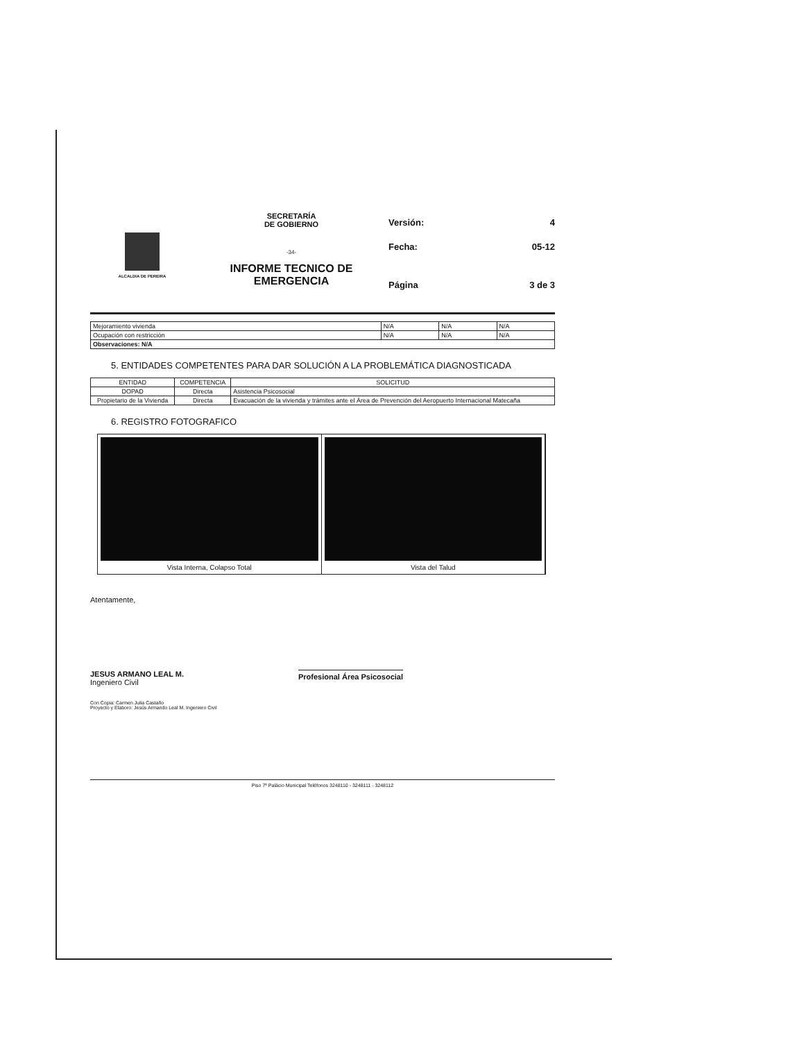ALCALDIA DE PEREIRA
SECRETARÍA
DE GOBIERNO
-34-
INFORME TECNICO DE
EMERGENCIA
Versión: 4
Fecha: 05-12
Página 3 de 3
| Mejoramiento vivienda | N/A | N/A | N/A |
| Ocupación con restricción | N/A | N/A | N/A |
| Observaciones: N/A | | | |
5. ENTIDADES COMPETENTES PARA DAR SOLUCIÓN A LA PROBLEMÁTICA DIAGNOSTICADA
| ENTIDAD | COMPETENCIA | SOLICITUD |
| --- | --- | --- |
| DOPAD | Directa | Asistencia Psicosocial |
| Propietario de la Vivienda | Directa | Evacuación de la vivienda y trámites ante el Área de Prevención del Aeropuerto Internacional Matecaña |
6. REGISTRO FOTOGRAFICO
Vista Interna, Colapso Total Vista del Talud
Atentamente,
JESUS ARMANO LEAL M.
Ingeniero Civil
Profesional Área Psicosocial
Con Copia: Carmen Julia Castaño
Proyecto y Elaboro: Jesús Armando Leal M. Ingeniero Civil
Piso 7º Palácio Municipal Teléfonos 3248110 - 3248111 - 3248112